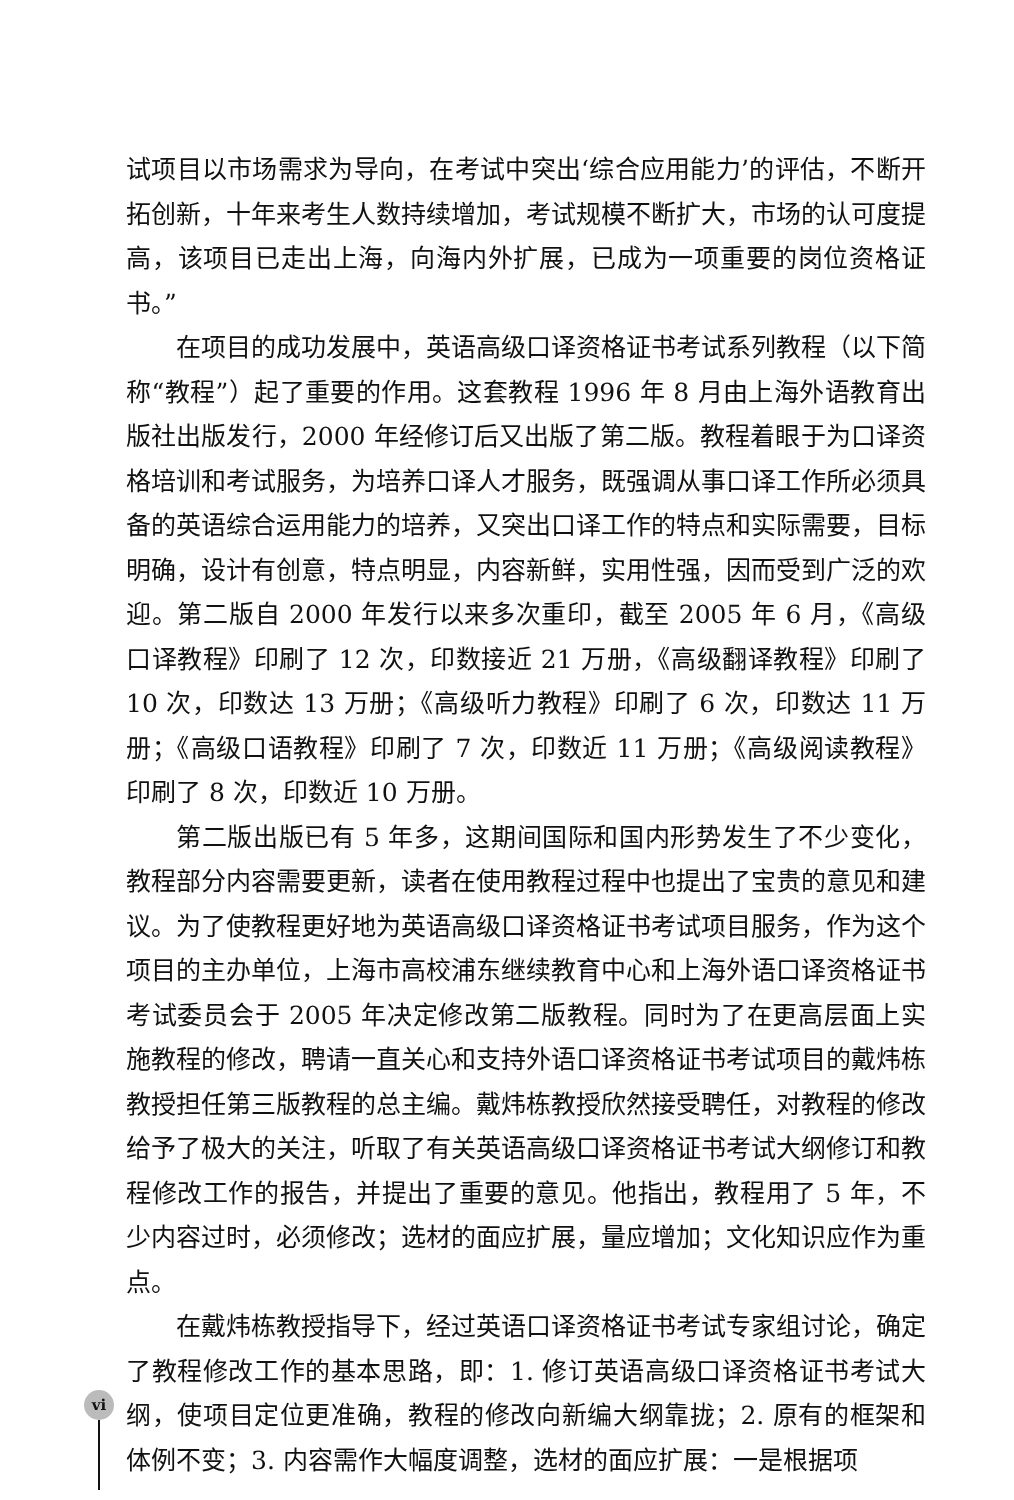试项目以市场需求为导向，在考试中突出‘综合应用能力’的评估，不断开拓创新，十年来考生人数持续增加，考试规模不断扩大，市场的认可度提高，该项目已走出上海，向海内外扩展，已成为一项重要的岗位资格证书。”
在项目的成功发展中，英语高级口译资格证书考试系列教程（以下简称“教程”）起了重要的作用。这套教程 1996 年 8 月由上海外语教育出版社出版发行，2000 年经修订后又出版了第二版。教程着眼于为口译资格培训和考试服务，为培养口译人才服务，既强调从事口译工作所必须具备的英语综合运用能力的培养，又突出口译工作的特点和实际需要，目标明确，设计有创意，特点明显，内容新鲜，实用性强，因而受到广泛的欢迎。第二版自 2000 年发行以来多次重印，截至 2005 年 6 月，《高级口译教程》印刷了 12 次，印数接近 21 万册，《高级翻译教程》印刷了 10 次，印数达 13 万册；《高级听力教程》印刷了 6 次，印数达 11 万册；《高级口语教程》印刷了 7 次，印数近 11 万册；《高级阅读教程》印刷了 8 次，印数近 10 万册。
第二版出版已有 5 年多，这期间国际和国内形势发生了不少变化，教程部分内容需要更新，读者在使用教程过程中也提出了宝贵的意见和建议。为了使教程更好地为英语高级口译资格证书考试项目服务，作为这个项目的主办单位，上海市高校浦东继续教育中心和上海外语口译资格证书考试委员会于 2005 年决定修改第二版教程。同时为了在更高层面上实施教程的修改，聘请一直关心和支持外语口译资格证书考试项目的戴炜栋教授担任第三版教程的总主编。戴炜栋教授欣然接受聘任，对教程的修改给予了极大的关注，听取了有关英语高级口译资格证书考试大纲修订和教程修改工作的报告，并提出了重要的意见。他指出，教程用了 5 年，不少内容过时，必须修改；选材的面应扩展，量应增加；文化知识应作为重点。
在戴炜栋教授指导下，经过英语口译资格证书考试专家组讨论，确定了教程修改工作的基本思路，即：1. 修订英语高级口译资格证书考试大纲，使项目定位更准确，教程的修改向新编大纲靠拢；2. 原有的框架和体例不变；3. 内容需作大幅度调整，选材的面应扩展：一是根据项
vi